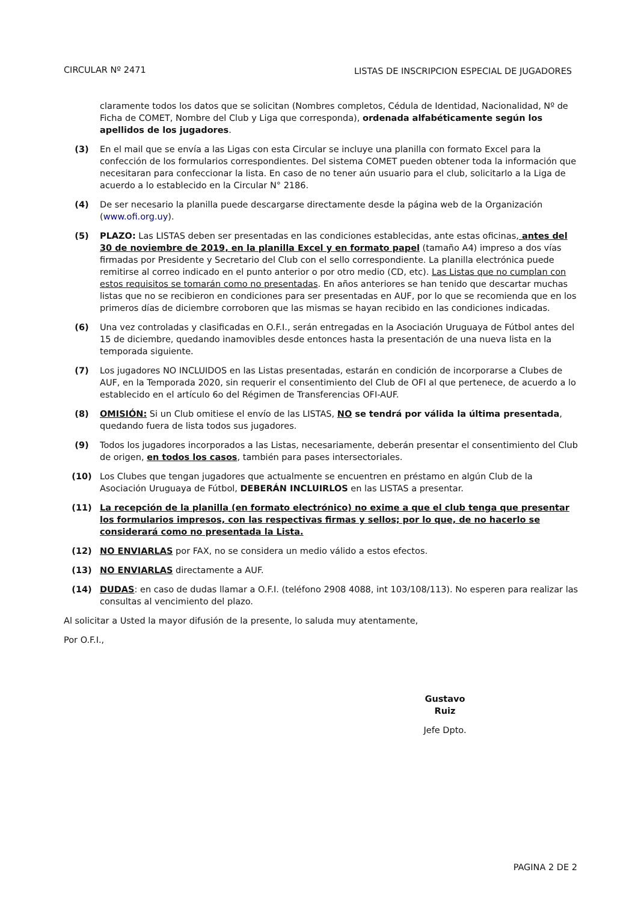CIRCULAR Nº 2471 LISTAS DE INSCRIPCION ESPECIAL DE JUGADORES
claramente todos los datos que se solicitan (Nombres completos, Cédula de Identidad, Nacionalidad, Nº de Ficha de COMET, Nombre del Club y Liga que corresponda), ordenada alfabéticamente según los apellidos de los jugadores.
(3) En el mail que se envía a las Ligas con esta Circular se incluye una planilla con formato Excel para la confección de los formularios correspondientes. Del sistema COMET pueden obtener toda la información que necesitaran para confeccionar la lista. En caso de no tener aún usuario para el club, solicitarlo a la Liga de acuerdo a lo establecido en la Circular N° 2186.
(4) De ser necesario la planilla puede descargarse directamente desde la página web de la Organización (www.ofi.org.uy).
(5) PLAZO: Las LISTAS deben ser presentadas en las condiciones establecidas, ante estas oficinas, antes del 30 de noviembre de 2019, en la planilla Excel y en formato papel (tamaño A4) impreso a dos vías firmadas por Presidente y Secretario del Club con el sello correspondiente. La planilla electrónica puede remitirse al correo indicado en el punto anterior o por otro medio (CD, etc). Las Listas que no cumplan con estos requisitos se tomarán como no presentadas. En años anteriores se han tenido que descartar muchas listas que no se recibieron en condiciones para ser presentadas en AUF, por lo que se recomienda que en los primeros días de diciembre corroboren que las mismas se hayan recibido en las condiciones indicadas.
(6) Una vez controladas y clasificadas en O.F.I., serán entregadas en la Asociación Uruguaya de Fútbol antes del 15 de diciembre, quedando inamovibles desde entonces hasta la presentación de una nueva lista en la temporada siguiente.
(7) Los jugadores NO INCLUIDOS en las Listas presentadas, estarán en condición de incorporarse a Clubes de AUF, en la Temporada 2020, sin requerir el consentimiento del Club de OFI al que pertenece, de acuerdo a lo establecido en el artículo 6o del Régimen de Transferencias OFI-AUF.
(8) OMISIÓN: Si un Club omitiese el envío de las LISTAS, NO se tendrá por válida la última presentada, quedando fuera de lista todos sus jugadores.
(9) Todos los jugadores incorporados a las Listas, necesariamente, deberán presentar el consentimiento del Club de origen, en todos los casos, también para pases intersectoriales.
(10) Los Clubes que tengan jugadores que actualmente se encuentren en préstamo en algún Club de la Asociación Uruguaya de Fútbol, DEBERÁN INCLUIRLOS en las LISTAS a presentar.
(11) La recepción de la planilla (en formato electrónico) no exime a que el club tenga que presentar los formularios impresos, con las respectivas firmas y sellos; por lo que, de no hacerlo se considerará como no presentada la Lista.
(12) NO ENVIARLAS por FAX, no se considera un medio válido a estos efectos.
(13) NO ENVIARLAS directamente a AUF.
(14) DUDAS: en caso de dudas llamar a O.F.I. (teléfono 2908 4088, int 103/108/113). No esperen para realizar las consultas al vencimiento del plazo.
Al solicitar a Usted la mayor difusión de la presente, lo saluda muy atentamente,
Por O.F.I.,
Gustavo Ruiz
Jefe Dpto.
PAGINA 2 DE 2